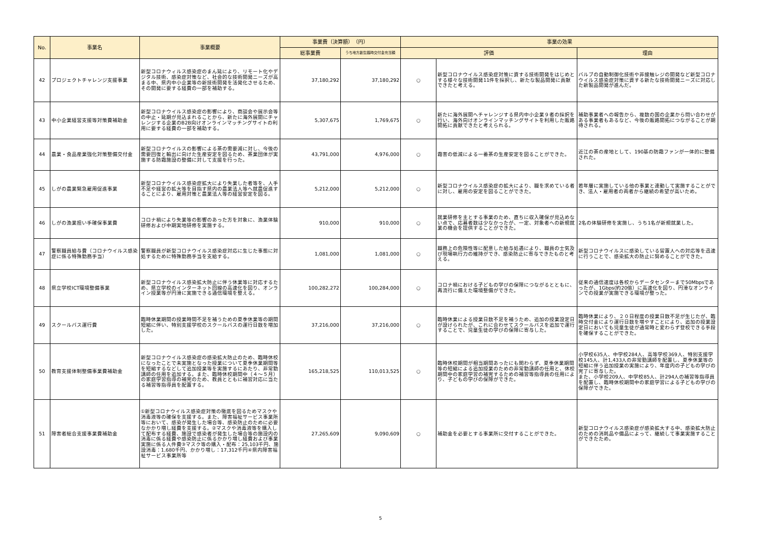| No. | 事業名 | 事業概要 | 事業費（決算額） （円） | | 事業の効果 | | |
| --- | --- | --- | --- | --- | --- | --- | --- |
| | | | 総事業費 | うち地方創生臨時交付金充当額 | 評価 | | 理由 |
| 42 | プロジェクトチャレンジ支援事業 | 新型コロナウィルス感染症のまん延により、リモート化やデジタル技術、感染症対策など、社会的な技術開発ニーズが高まる中、県内中小企業等の新技術開発を活発化させるため、その開発に要する経費の一部を補助する。 | 37,180,292 | 37,180,292 | ○ | 新型コロナウイルス感染症対策に資する技術開発をはじめとする様々な技術開発11件を採択し、新たな製品開発に貢献できたと考える。 | バルブの自動制御化技術や非接触レジの開発など新型コロナウイルス感染症対策に資する新たな技術開発ニーズに対応した新製品開発が進んだ。 |
| 43 | 中小企業経営支援等対策費補助金 | 新型コロナウイルス感染症の影響により、商談会や展示会等の中止・延期が見込まれることから、新たに海外展開にチャレンジする企業のB2B向けオンラインマッチングサイトの利用に要する経費の一部を補助する。 | 5,307,675 | 1,769,675 | ○ | 新たに海外展開へチャレンジする県内中小企業９者の採択を行い、海外向けオンラインマッチングサイトを利用した販路開拓に貢献できたと考えられる。 | 補助事業者への報告から、複数の国の企業から問い合わせがある事業者もあるなど、今後の販路開拓につながることが期待される。 |
| 44 | 農業・食品産業強化対策整備交付金 | 新型コロナウイルスの影響による茶の需要減に対し、今後の需要回復と輸出に向けた生産安定を図るため、茶業団体が実施する防霜施設の整備に対して支援を行った。 | 43,791,000 | 4,976,000 | ○ | 霜害の低減による一番茶の生産安定を図ることができた。 | 近江の茶の産地として、190基の防霜ファンが一体的に整備された。 |
| 45 | しがの農業緊急雇用促進事業 | 新型コロナウイルス感染症拡大により失業した者等を、人手不足や経営の拡大等を目指す県内の農業法人等へ就農促進することにより、雇用対策と農業法人等の経営安定を図る。 | 5,212,000 | 5,212,000 | ○ | 新型コロナウイルス感染症の拡大により、職を求めている者に対し、雇用の安定を図ることができた。 | 若年層に実施している他の事業と連動して実施することができ、法人・雇用者の両者から継続の希望が高いため。 |
| 46 | しがの漁業担い手確保事業費 | コロナ禍により失業等の影響のあった方を対象に、漁業体験研修および中期実地研修を実施する。 | 910,000 | 910,000 | ○ | 就業研修を主とする事業のため、直ちに収入確保が見込めない点で、応募者数は少なかったが、一定、対象者への新規就業の機会を提供することができた。 | 2名の体験研修を実施し、うち1名が新規就業した。 |
| 47 | 警察職員給与費（コロナウイルス感染症に係る特殊勤務手当） | 警察職員が新型コロナウイルス感染症対応に生じた事態に対処するために特殊勤務手当を支給する。 | 1,081,000 | 1,081,000 | ○ | 職務上の危険性等に配意した給与処遇により、職員の士気及び現場執行力の維持ができ、感染防止に寄与できたものと考える。 | 新型コロナウイルスに感染している留置人への対応等を迅速に行うことで、感染拡大の防止に努めることができた。 |
| 48 | 県立学校ICT環境整備事業 | 新型コロナウイルス感染拡大防止に伴う休業等に対応するため、県立学校のインターネット回線の高速化を図り、オンライン授業等が円滑に実施できる通信環境を整える。 | 100,282,272 | 100,284,000 | ○ | コロナ禍における子どもの学びの保障につながるとともに、再流行に備えた環境整備ができた。 | 従来の通信速度は各校からデータセンターまで50Mbpsであったが、1Gbps(約20倍）に高速化を図り、円滑なオンラインでの授業が実施できる環境が整った。 |
| 49 | スクールバス運行費 | 臨時休業期間の授業時間不足を補うための夏季休業等の期間短縮に伴い、特別支援学校のスクールバスの運行日数を増加した。 | 37,216,000 | 37,216,000 | ○ | 臨時休業による授業日数不足を補うため、追加の授業設定日が設けられたが、これに合わせてスクールバスを追加で運行することで、児童生徒の学びの保障に寄与した。 | 臨時休業により、２０日程度の授業日数不足が生じたが、臨時交付金により運行日数を増やすことにより、追加の授業設定日においても児童生徒が通常時と変わらず登校できる手段を確保することができた。 |
| 50 | 教育支援体制整備事業費補助金 | 新型コロナウイルス感染症の感染拡大防止のため、臨時休校になったことで未実施となった授業について夏季休業期間等を短縮するなどして追加授業等を実施するにあたり、非常勤講師の任用を追加する。また、臨時休校期間中（４～５月）の家庭学習指導の補完のため、教員とともに補習対応に当たる補習等指導員を配置する。 | 165,218,525 | 110,013,525 | ○ | 臨時休校期間が相当期間あったにも関わらず、夏季休業期間等の短縮による追加授業のための非常勤講師の任用と、休校期間中の家庭学習の補完するための補習等指導員の任用により、子どもの学びの保障ができた。 | 小学校635人、中学校284人、高等学校369人、特別支援学校145人、計1,433人の非常勤講師を配置し、夏季休業等の短縮に伴う追加授業の実施により、年度内の子どもの学びの完了に寄与した。 また、小学校209人、中学校85人、計294人の補習等指導員を配置し、臨時休校期間中の家庭学習による子どもの学びの保障ができた。 |
| 51 | 障害者総合支援事業費補助金 | ①新型コロナウイルス感染症対策の徹底を図るためマスクや消毒液等の確保を支援する。また、障害福祉サービス事業所等において、感染が発生した場合等、感染防止のために必要なかかり増し経費を支援する。②マスクや消毒液等を購入して配布する経費、施設で感染者が発生した場合等の施設内の消毒に係る経費や感染防止に係るかかり増し経費および事業実施に係る人件費③マスク等の購入・配布：25,103千円、施設消毒：1,680千円、かかり増し：17,312千円④県内障害福祉サービス事業所等 | 27,265,609 | 9,090,609 | ○ | 補助金を必要とする事業所に交付することができた。 | 新型コロナウイルス感染症が感染拡大する中、感染拡大防止のための消耗品や備品によって、継続して事業実施することができたため。 |
5